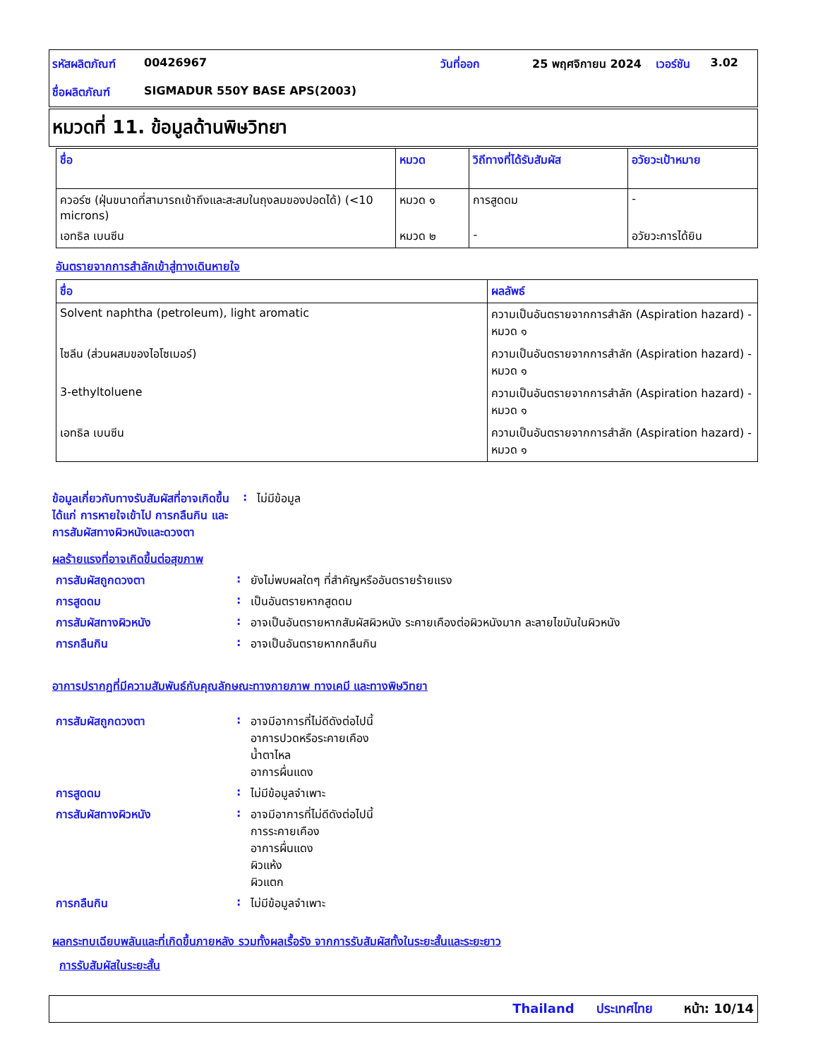| รหัสผลิตภัณฑ์ | 00426967 | วันที่ออก | 25 พฤศจิกายน 2024 | เวอร์ชัน | 3.02 |
| ชื่อผลิตภัณฑ์ | SIGMADUR 550Y BASE APS(2003) | | | | |
หมวดที่ 11. ข้อมูลด้านพิษวิทยา
| ชื่อ | หมวด | วิถีทางที่ได้รับสัมผัส | อวัยวะเป้าหมาย |
| --- | --- | --- | --- |
| ควอร์ซ (ฝุ่นขนาดที่สามารถเข้าถึงและสะสมในถุงลมของปอดได้) (<10 microns) | หมวด ๑ | การสูดดม | - |
| เอทธิล เบนซีน | หมวด ๒ | - | อวัยวะการได้ยิน |
อันตรายจากการสำลักเข้าสู่ทางเดินหายใจ
| ชื่อ | ผลลัพธ์ |
| --- | --- |
| Solvent naphtha (petroleum), light aromatic | ความเป็นอันตรายจากการสำลัก (Aspiration hazard) - หมวด ๑ |
| ไซลีน (ส่วนผสมของไอโซเมอร์) | ความเป็นอันตรายจากการสำลัก (Aspiration hazard) - หมวด ๑ |
| 3-ethyltoluene | ความเป็นอันตรายจากการสำลัก (Aspiration hazard) - หมวด ๑ |
| เอทธิล เบนซีน | ความเป็นอันตรายจากการสำลัก (Aspiration hazard) - หมวด ๑ |
ข้อมูลเกี่ยวกับทางรับสัมผัสที่อาจเกิดขึ้น ได้แก่ การหายใจเข้าไป การกลืนกิน และการสัมผัสทางผิวหนังและดวงตา
: ไม่มีข้อมูล
ผลร้ายแรงที่อาจเกิดขึ้นต่อสุขภาพ
การสัมผัสถูกดวงตา : ยังไม่พบผลใดๆ ที่สำคัญหรืออันตรายร้ายแรง
การสูดดม : เป็นอันตรายหากสูดดม
การสัมผัสทางผิวหนัง : อาจเป็นอันตรายหากสัมผัสผิวหนัง ระคายเคืองต่อผิวหนังมาก ละลายไขมันในผิวหนัง
การกลืนกิน : อาจเป็นอันตรายหากกลืนกิน
อาการปรากฏที่มีความสัมพันธ์กับคุณลักษณะทางกายภาพ ทางเคมี และทางพิษวิทยา
การสัมผัสถูกดวงตา : อาจมีอาการที่ไม่ดีดังต่อไปนี้
อาการปวดหรือระคายเคือง
น้ำตาไหล
อาการผื่นแดง
การสูดดม : ไม่มีข้อมูลจำเพาะ
การสัมผัสทางผิวหนัง : อาจมีอาการที่ไม่ดีดังต่อไปนี้
การระคายเคือง
อาการผื่นแดง
ผิวแห้ง
ผิวแตก
การกลืนกิน : ไม่มีข้อมูลจำเพาะ
ผลกระทบเฉียบพลันและที่เกิดขึ้นภายหลัง รวมทั้งผลเรื้อรัง จากการรับสัมผัสทั้งในระยะสั้นและระยะยาว
การรับสัมผัสในระยะสั้น
Thailand ประเทศไทย หน้า: 10/14